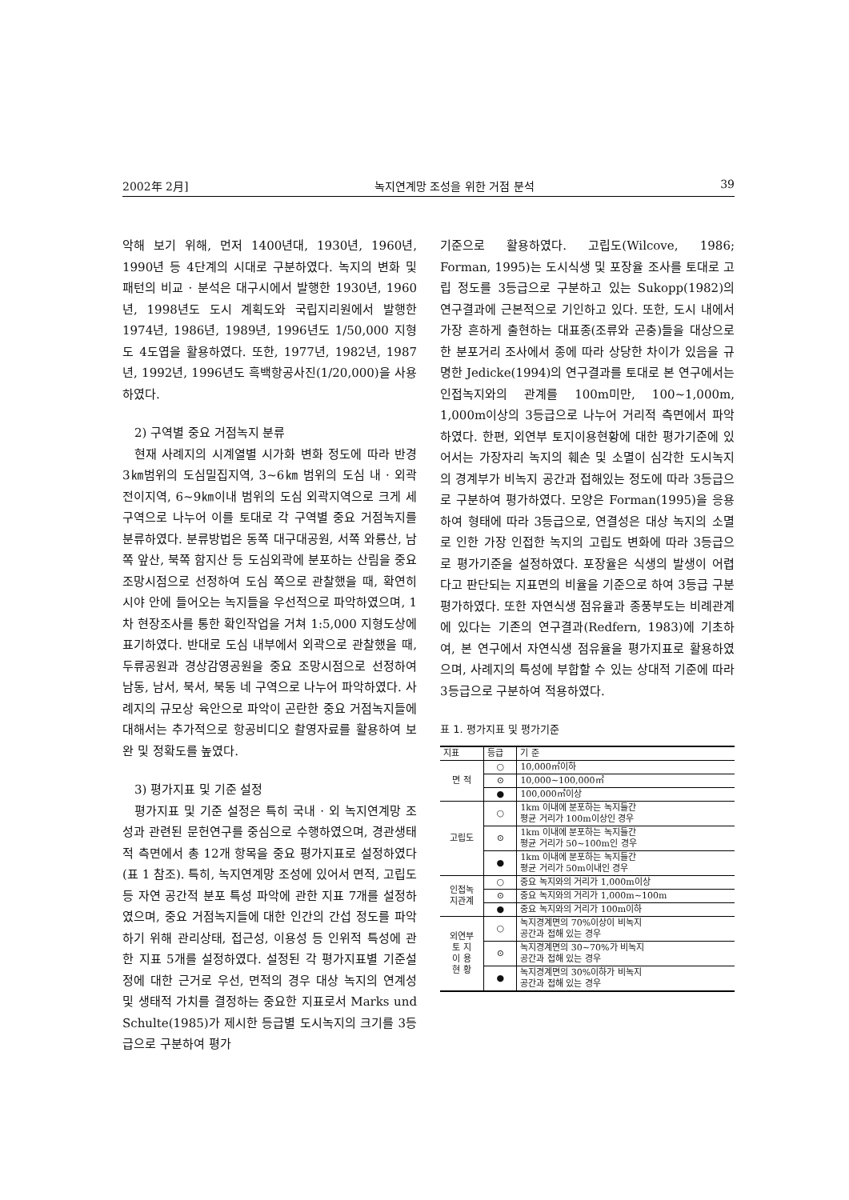2002年 2月] 녹지연계망 조성을 위한 거점 분석 39
악해 보기 위해, 먼저 1400년대, 1930년, 1960년, 1990년 등 4단계의 시대로 구분하였다. 녹지의 변화 및 패턴의 비교 · 분석은 대구시에서 발행한 1930년, 1960년, 1998년도 도시 계획도와 국립지리원에서 발행한 1974년, 1986년, 1989년, 1996년도 1/50,000 지형도 4도엽을 활용하였다. 또한, 1977년, 1982년, 1987년, 1992년, 1996년도 흑백항공사진(1/20,000)을 사용하였다.
2) 구역별 중요 거점녹지 분류
현재 사례지의 시계열별 시가화 변화 정도에 따라 반경 3㎞범위의 도심밀집지역, 3~6㎞ 범위의 도심 내 · 외곽 전이지역, 6~9㎞이내 범위의 도심 외곽지역으로 크게 세 구역으로 나누어 이를 토대로 각 구역별 중요 거점녹지를 분류하였다. 분류방법은 동쪽 대구대공원, 서쪽 와룡산, 남쪽 앞산, 북쪽 함지산 등 도심외곽에 분포하는 산림을 중요 조망시점으로 선정하여 도심 쪽으로 관찰했을 때, 확연히 시야 안에 들어오는 녹지들을 우선적으로 파악하였으며, 1차 현장조사를 통한 확인작업을 거쳐 1:5,000 지형도상에 표기하였다. 반대로 도심 내부에서 외곽으로 관찰했을 때, 두류공원과 경상감영공원을 중요 조망시점으로 선정하여 남동, 남서, 북서, 북동 네 구역으로 나누어 파악하였다. 사례지의 규모상 육안으로 파악이 곤란한 중요 거점녹지들에 대해서는 추가적으로 항공비디오 촬영자료를 활용하여 보완 및 정확도를 높였다.
3) 평가지표 및 기준 설정
평가지표 및 기준 설정은 특히 국내 · 외 녹지연계망 조성과 관련된 문헌연구를 중심으로 수행하였으며, 경관생태적 측면에서 총 12개 항목을 중요 평가지표로 설정하였다(표 1 참조). 특히, 녹지연계망 조성에 있어서 면적, 고립도 등 자연 공간적 분포 특성 파악에 관한 지표 7개를 설정하였으며, 중요 거점녹지들에 대한 인간의 간섭 정도를 파악하기 위해 관리상태, 접근성, 이용성 등 인위적 특성에 관한 지표 5개를 설정하였다. 설정된 각 평가지표별 기준설정에 대한 근거로 우선, 면적의 경우 대상 녹지의 연계성 및 생태적 가치를 결정하는 중요한 지표로서 Marks und Schulte(1985)가 제시한 등급별 도시녹지의 크기를 3등급으로 구분하여 평가
기준으로 활용하였다. 고립도(Wilcove, 1986; Forman, 1995)는 도시식생 및 포장율 조사를 토대로 고립 정도를 3등급으로 구분하고 있는 Sukopp(1982)의 연구결과에 근본적으로 기인하고 있다. 또한, 도시 내에서 가장 흔하게 출현하는 대표종(조류와 곤충)들을 대상으로 한 분포거리 조사에서 종에 따라 상당한 차이가 있음을 규명한 Jedicke(1994)의 연구결과를 토대로 본 연구에서는 인접녹지와의 관계를 100m미만, 100~1,000m, 1,000m이상의 3등급으로 나누어 거리적 측면에서 파악하였다. 한편, 외연부 토지이용현황에 대한 평가기준에 있어서는 가장자리 녹지의 훼손 및 소멸이 심각한 도시녹지의 경계부가 비녹지 공간과 접해있는 정도에 따라 3등급으로 구분하여 평가하였다. 모양은 Forman(1995)을 응용하여 형태에 따라 3등급으로, 연결성은 대상 녹지의 소멸로 인한 가장 인접한 녹지의 고립도 변화에 따라 3등급으로 평가기준을 설정하였다. 포장율은 식생의 발생이 어렵다고 판단되는 지표면의 비율을 기준으로 하여 3등급 구분 평가하였다. 또한 자연식생 점유율과 종풍부도는 비례관계에 있다는 기존의 연구결과(Redfern, 1983)에 기초하여, 본 연구에서 자연식생 점유율을 평가지표로 활용하였으며, 사례지의 특성에 부합할 수 있는 상대적 기준에 따라 3등급으로 구분하여 적용하였다.
표 1. 평가지표 및 평가기준
| 지표 | 등급 | 기 준 |
| --- | --- | --- |
| 면 적 | ○ | 10,000㎡이하 |
| | ⊙ | 10,000~100,000㎡ |
| | ● | 100,000㎡이상 |
| 고립도 | ○ | 1km 이내에 분포하는 녹지들간 평균 거리가 100m이상인 경우 |
| | ⊙ | 1km 이내에 분포하는 녹지들간 평균 거리가 50~100m인 경우 |
| | ● | 1km 이내에 분포하는 녹지들간 평균 거리가 50m이내인 경우 |
| 인접녹 지관계 | ○ | 중요 녹지와의 거리가 1,000m이상 |
| | ⊙ | 중요 녹지와의 거리가 1,000m~100m |
| | ● | 중요 녹지와의 거리가 100m이하 |
| 외연부 토 지 이 용 현 황 | ○ | 녹지경계면의 70%이상이 비녹지 공간과 접해 있는 경우 |
| | ⊙ | 녹지경계면의 30~70%가 비녹지 공간과 접해 있는 경우 |
| | ● | 녹지경계면의 30%이하가 비녹지 공간과 접해 있는 경우 |